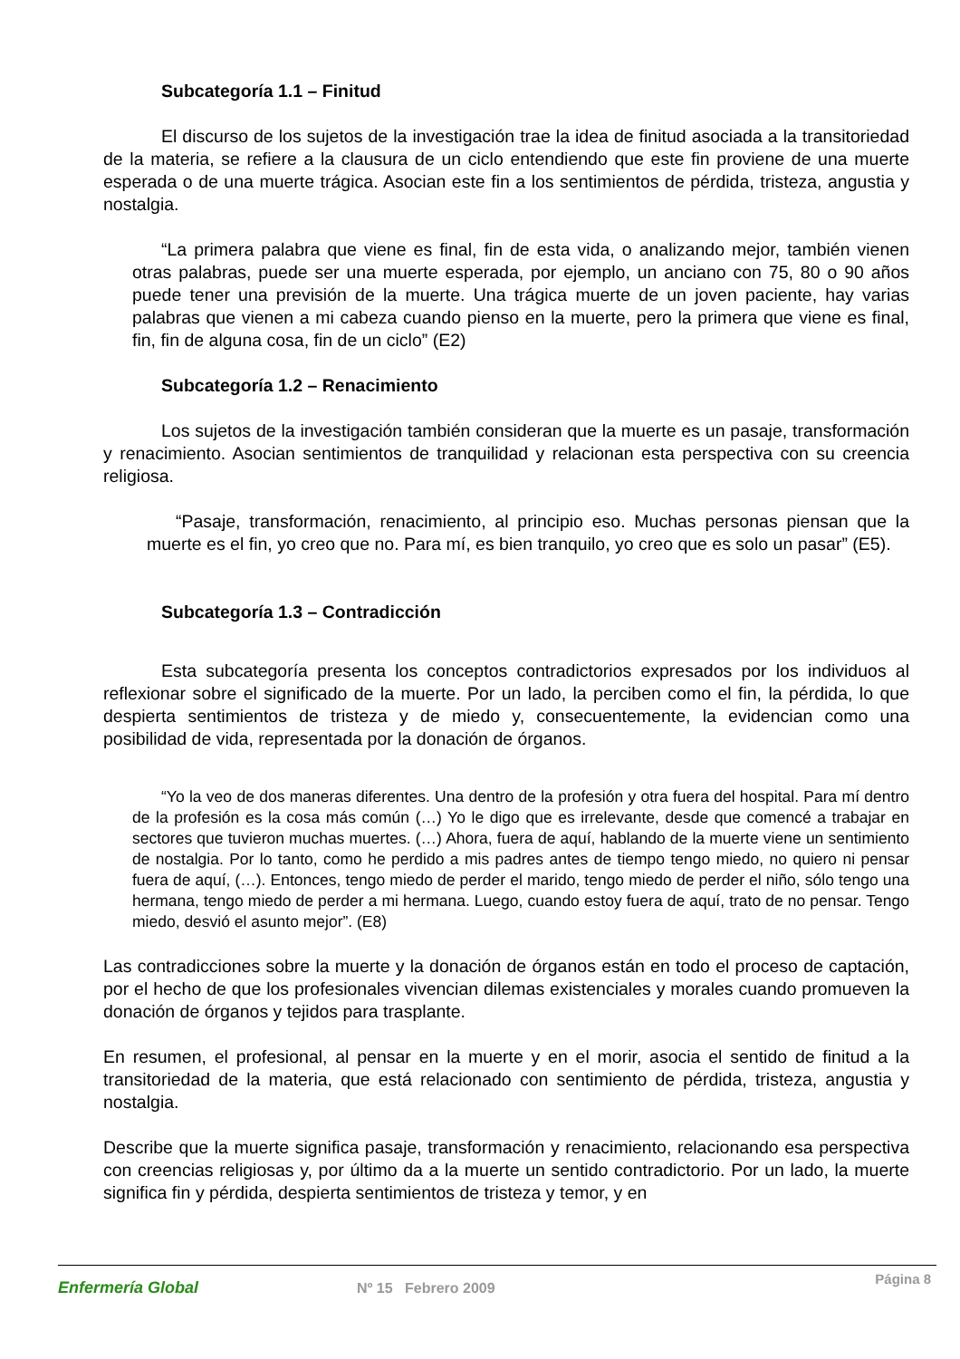Subcategoría 1.1 – Finitud
El discurso de los sujetos de la investigación trae la idea de finitud asociada a la transitoriedad de la materia, se refiere a la clausura de un ciclo entendiendo que este fin proviene de una muerte esperada o de una muerte trágica. Asocian este fin a los sentimientos de pérdida, tristeza, angustia y nostalgia.
“La primera palabra que viene es final, fin de esta vida, o analizando mejor, también vienen otras palabras, puede ser una muerte esperada, por ejemplo, un anciano con 75, 80 o 90 años puede tener una previsión de la muerte. Una trágica muerte de un joven paciente, hay varias palabras que vienen a mi cabeza cuando pienso en la muerte, pero la primera que viene es final, fin, fin de alguna cosa, fin de un ciclo” (E2)
Subcategoría 1.2 – Renacimiento
Los sujetos de la investigación también consideran que la muerte es un pasaje, transformación y renacimiento. Asocian sentimientos de tranquilidad y relacionan esta perspectiva con su creencia religiosa.
“Pasaje, transformación, renacimiento, al principio eso. Muchas personas piensan que la muerte es el fin, yo creo que no. Para mí, es bien tranquilo, yo creo que es solo un pasar” (E5).
Subcategoría 1.3 – Contradicción
Esta subcategoría presenta los conceptos contradictorios expresados por los individuos al reflexionar sobre el significado de la muerte. Por un lado, la perciben como el fin, la pérdida, lo que despierta sentimientos de tristeza y de miedo y, consecuentemente, la evidencian como una posibilidad de vida, representada por la donación de órganos.
“Yo la veo de dos maneras diferentes. Una dentro de la profesión y otra fuera del hospital. Para mí dentro de la profesión es la cosa más común (…) Yo le digo que es irrelevante, desde que comencé a trabajar en sectores que tuvieron muchas muertes. (…) Ahora, fuera de aquí, hablando de la muerte viene un sentimiento de nostalgia. Por lo tanto, como he perdido a mis padres antes de tiempo tengo miedo, no quiero ni pensar fuera de aquí, (…). Entonces, tengo miedo de perder el marido, tengo miedo de perder el niño, sólo tengo una hermana, tengo miedo de perder a mi hermana. Luego, cuando estoy fuera de aquí, trato de no pensar. Tengo miedo, desvió el asunto mejor”. (E8)
Las contradicciones sobre la muerte y la donación de órganos están en todo el proceso de captación, por el hecho de que los profesionales vivencian dilemas existenciales y morales cuando promueven la donación de órganos y tejidos para trasplante.
En resumen, el profesional, al pensar en la muerte y en el morir, asocia el sentido de finitud a la transitoriedad de la materia, que está relacionado con sentimiento de pérdida, tristeza, angustia y nostalgia.
Describe que la muerte significa pasaje, transformación y renacimiento, relacionando esa perspectiva con creencias religiosas y, por último da a la muerte un sentido contradictorio. Por un lado, la muerte significa fin y pérdida, despierta sentimientos de tristeza y temor, y en
Enfermería Global Nº 15 Febrero 2009
Página 8